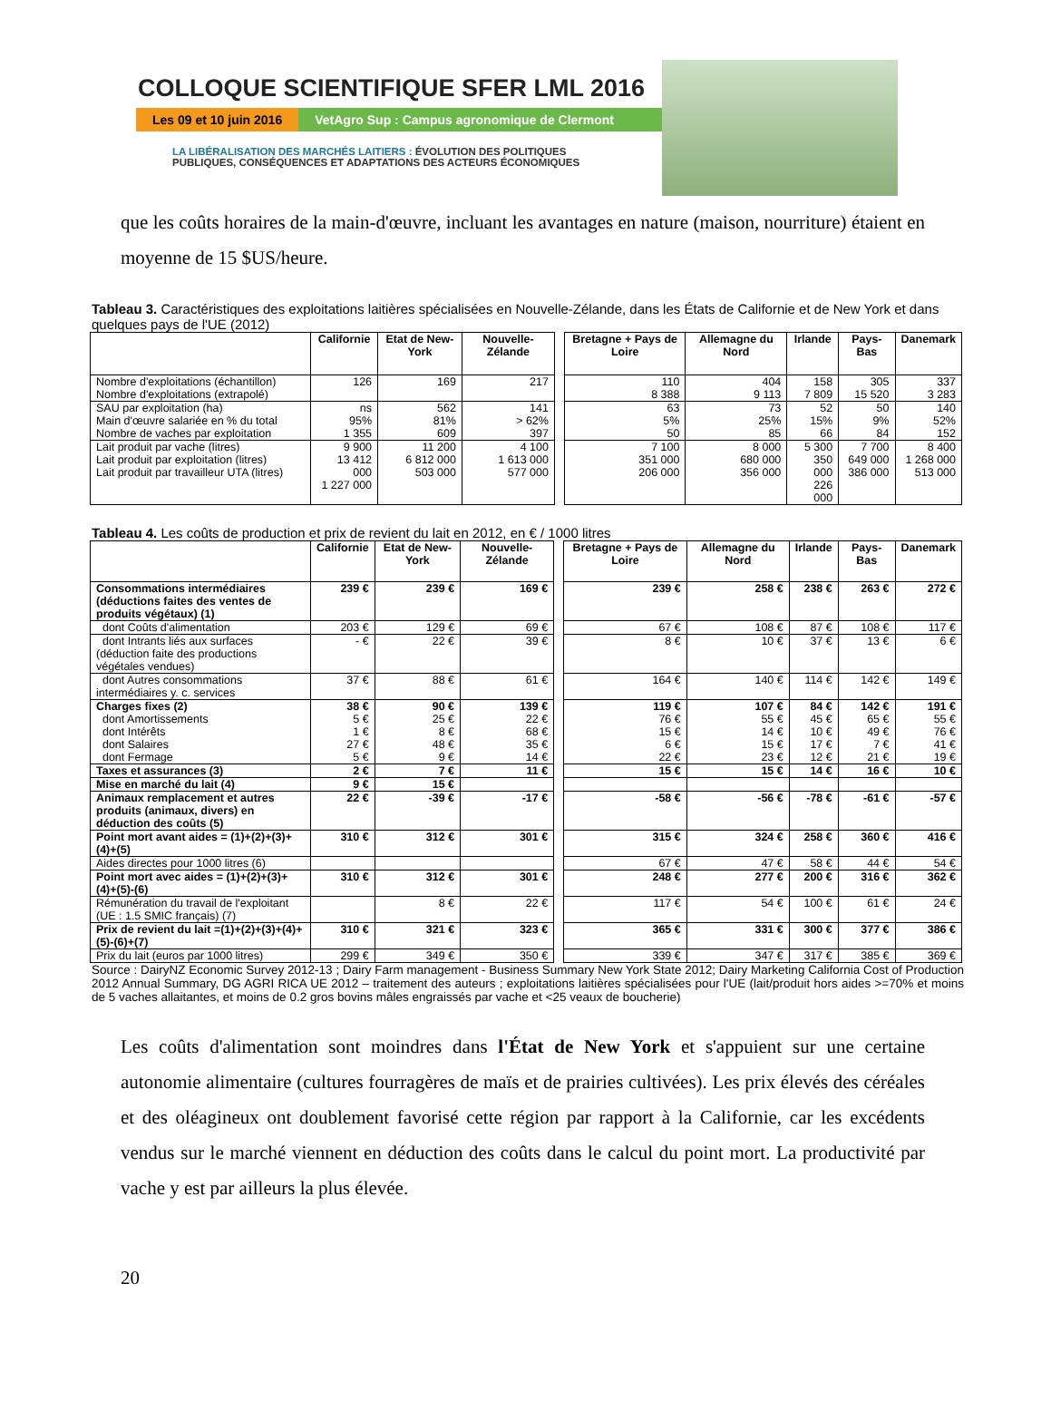COLLOQUE SCIENTIFIQUE SFER LML 2016
Les 09 et 10 juin 2016 VetAgro Sup : Campus agronomique de Clermont
LA LIBÉRALISATION DES MARCHÉS LAITIERS : ÉVOLUTION DES POLITIQUES
PUBLIQUES, CONSÉQUENCES ET ADAPTATIONS DES ACTEURS ÉCONOMIQUES
que les coûts horaires de la main-d'œuvre, incluant les avantages en nature (maison, nourriture) étaient en moyenne de 15 $US/heure.
Tableau 3. Caractéristiques des exploitations laitières spécialisées en Nouvelle-Zélande, dans les États de Californie et de New York et dans quelques pays de l'UE (2012)
| | Californie | Etat de New-York | Nouvelle-Zélande | | Bretagne + Pays de Loire | Allemagne du Nord | Irlande | Pays-Bas | Danemark |
| Nombre d'exploitations (échantillon) Nombre d'exploitations (extrapolé) | 126 | 169 | 217 | | 110 8 388 | 404 9 113 | 158 7 809 | 305 15 520 | 337 3 283 |
| SAU par exploitation (ha) Main d'œuvre salariée en % du total Nombre de vaches par exploitation | ns 95% 1 355 | 562 81% 609 | 141 > 62% 397 | | 63 5% 50 | 73 25% 85 | 52 15% 66 | 50 9% 84 | 140 52% 152 |
| Lait produit par vache (litres) Lait produit par exploitation (litres) Lait produit par travailleur UTA (litres) | 9 900 13 412 000 1 227 000 | 11 200 6 812 000 503 000 | 4 100 1 613 000 577 000 | | 7 100 351 000 206 000 | 8 000 680 000 356 000 | 5 300 350 000 226 000 | 7 700 649 000 386 000 | 8 400 1 268 000 513 000 |
Tableau 4. Les coûts de production et prix de revient du lait en 2012, en € / 1000 litres
| | Californie | Etat de New-York | Nouvelle-Zélande | | Bretagne + Pays de Loire | Allemagne du Nord | Irlande | Pays-Bas | Danemark |
| Consommations intermédiaires (déductions faites des ventes de produits végétaux) (1) | 239 € | 239 € | 169 € | | 239 € | 258 € | 238 € | 263 € | 272 € |
| dont Coûts d'alimentation | 203 € | 129 € | 69 € | | 67 € | 108 € | 87 € | 108 € | 117 € |
| dont Intrants liés aux surfaces (déduction faite des productions végétales vendues) | - € | 22 € | 39 € | | 8 € | 10 € | 37 € | 13 € | 6 € |
| dont Autres consommations intermédiaires y. c. services | 37 € | 88 € | 61 € | | 164 € | 140 € | 114 € | 142 € | 149 € |
| Charges fixes (2) dont Amortissements dont Intérêts dont Salaires dont Fermage | 38 € 5 € 1 € 27 € 5 € | 90 € 25 € 8 € 48 € 9 € | 139 € 22 € 68 € 35 € 14 € | | 119 € 76 € 15 € 6 € 22 € | 107 € 55 € 14 € 15 € 23 € | 84 € 45 € 10 € 17 € 12 € | 142 € 65 € 49 € 7 € 21 € | 191 € 55 € 76 € 41 € 19 € |
| Taxes et assurances (3) | 2 € | 7 € | 11 € | | 15 € | 15 € | 14 € | 16 € | 10 € |
| Mise en marché du lait (4) | 9 € | 15 € | | | | | | | |
| Animaux remplacement et autres produits (animaux, divers) en déduction des coûts (5) | 22 € | -39 € | -17 € | | -58 € | -56 € | -78 € | -61 € | -57 € |
| Point mort avant aides = (1)+(2)+(3)+(4)+(5) | 310 € | 312 € | 301 € | | 315 € | 324 € | 258 € | 360 € | 416 € |
| Aides directes pour 1000 litres (6) | | | | | 67 € | 47 € | 58 € | 44 € | 54 € |
| Point mort avec aides = (1)+(2)+(3)+(4)+(5)-(6) | 310 € | 312 € | 301 € | | 248 € | 277 € | 200 € | 316 € | 362 € |
| Rémunération du travail de l'exploitant (UE : 1.5 SMIC français) (7) | | 8 € | 22 € | | 117 € | 54 € | 100 € | 61 € | 24 € |
| Prix de revient du lait =(1)+(2)+(3)+(4)+(5)-(6)+(7) | 310 € | 321 € | 323 € | | 365 € | 331 € | 300 € | 377 € | 386 € |
| Prix du lait (euros par 1000 litres) | 299 € | 349 € | 350 € | | 339 € | 347 € | 317 € | 385 € | 369 € |
Source : DairyNZ Economic Survey 2012-13 ; Dairy Farm management - Business Summary New York State 2012; Dairy Marketing California Cost of Production 2012 Annual Summary, DG AGRI RICA UE 2012 – traitement des auteurs ; exploitations laitières spécialisées pour l'UE (lait/produit hors aides >=70% et moins de 5 vaches allaitantes, et moins de 0.2 gros bovins mâles engraissés par vache et <25 veaux de boucherie)
Les coûts d'alimentation sont moindres dans l'État de New York et s'appuient sur une certaine autonomie alimentaire (cultures fourragères de maïs et de prairies cultivées). Les prix élevés des céréales et des oléagineux ont doublement favorisé cette région par rapport à la Californie, car les excédents vendus sur le marché viennent en déduction des coûts dans le calcul du point mort. La productivité par vache y est par ailleurs la plus élevée.
20